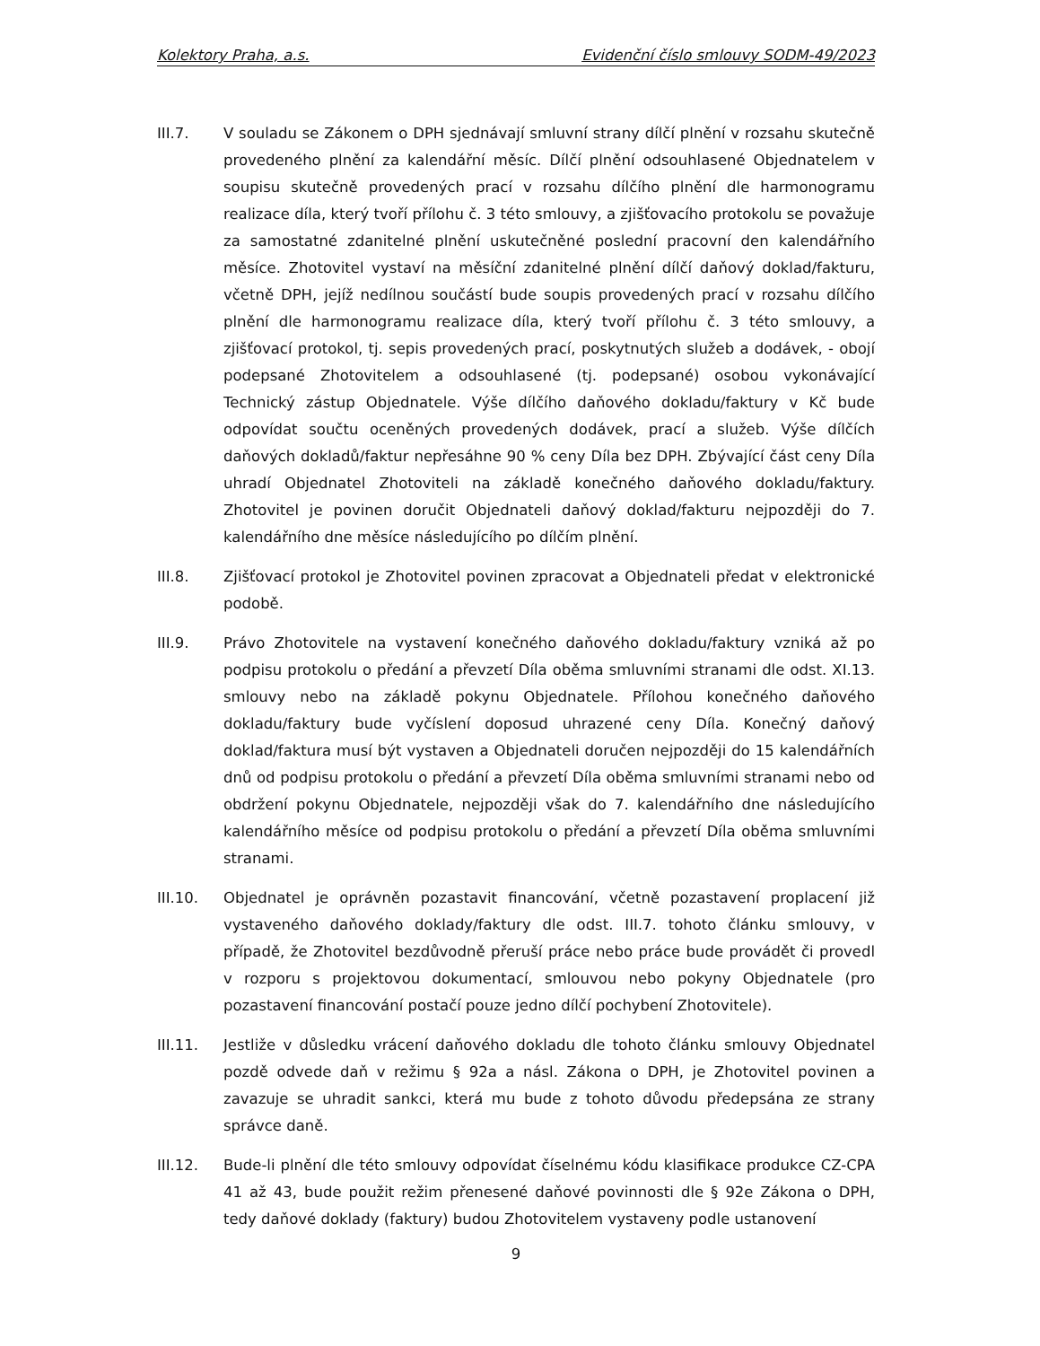Kolektory Praha, a.s. Evidenční číslo smlouvy SODM-49/2023
III.7. V souladu se Zákonem o DPH sjednávají smluvní strany dílčí plnění v rozsahu skutečně provedeného plnění za kalendářní měsíc. Dílčí plnění odsouhlasené Objednatelem v soupisu skutečně provedených prací v rozsahu dílčího plnění dle harmonogramu realizace díla, který tvoří přílohu č. 3 této smlouvy, a zjišťovacího protokolu se považuje za samostatné zdanitelné plnění uskutečněné poslední pracovní den kalendářního měsíce. Zhotovitel vystaví na měsíční zdanitelné plnění dílčí daňový doklad/fakturu, včetně DPH, jejíž nedílnou součástí bude soupis provedených prací v rozsahu dílčího plnění dle harmonogramu realizace díla, který tvoří přílohu č. 3 této smlouvy, a zjišťovací protokol, tj. sepis provedených prací, poskytnutých služeb a dodávek, - obojí podepsané Zhotovitelem a odsouhlasené (tj. podepsané) osobou vykonávající Technický zástup Objednatele. Výše dílčího daňového dokladu/faktury v Kč bude odpovídat součtu oceněných provedených dodávek, prací a služeb. Výše dílčích daňových dokladů/faktur nepřesáhne 90 % ceny Díla bez DPH. Zbývající část ceny Díla uhradí Objednatel Zhotoviteli na základě konečného daňového dokladu/faktury. Zhotovitel je povinen doručit Objednateli daňový doklad/fakturu nejpozději do 7. kalendářního dne měsíce následujícího po dílčím plnění.
III.8. Zjišťovací protokol je Zhotovitel povinen zpracovat a Objednateli předat v elektronické podobě.
III.9. Právo Zhotovitele na vystavení konečného daňového dokladu/faktury vzniká až po podpisu protokolu o předání a převzetí Díla oběma smluvními stranami dle odst. XI.13. smlouvy nebo na základě pokynu Objednatele. Přílohou konečného daňového dokladu/faktury bude vyčíslení doposud uhrazené ceny Díla. Konečný daňový doklad/faktura musí být vystaven a Objednateli doručen nejpozději do 15 kalendářních dnů od podpisu protokolu o předání a převzetí Díla oběma smluvními stranami nebo od obdržení pokynu Objednatele, nejpozději však do 7. kalendářního dne následujícího kalendářního měsíce od podpisu protokolu o předání a převzetí Díla oběma smluvními stranami.
III.10. Objednatel je oprávněn pozastavit financování, včetně pozastavení proplacení již vystaveného daňového doklady/faktury dle odst. III.7. tohoto článku smlouvy, v případě, že Zhotovitel bezdůvodně přeruší práce nebo práce bude provádět či provedl v rozporu s projektovou dokumentací, smlouvou nebo pokyny Objednatele (pro pozastavení financování postačí pouze jedno dílčí pochybení Zhotovitele).
III.11. Jestliže v důsledku vrácení daňového dokladu dle tohoto článku smlouvy Objednatel pozdě odvede daň v režimu § 92a a násl. Zákona o DPH, je Zhotovitel povinen a zavazuje se uhradit sankci, která mu bude z tohoto důvodu předepsána ze strany správce daně.
III.12. Bude-li plnění dle této smlouvy odpovídat číselnému kódu klasifikace produkce CZ-CPA 41 až 43, bude použit režim přenesené daňové povinnosti dle § 92e Zákona o DPH, tedy daňové doklady (faktury) budou Zhotovitelem vystaveny podle ustanovení
9